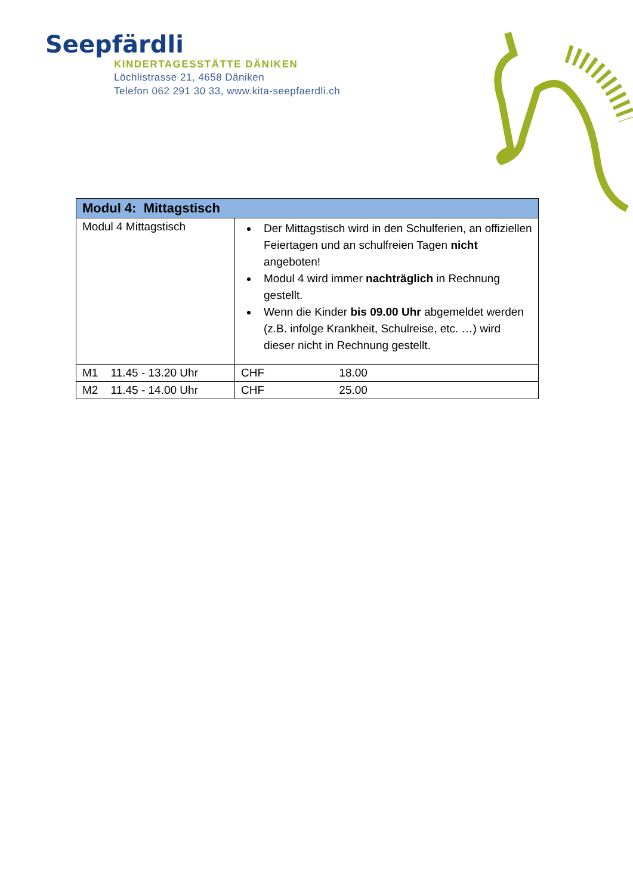Seepfärdli
KINDERTAGESSTÄTTE DÄNIKEN
Löchlistrasse 21, 4658 Däniken
Telefon 062 291 30 33, www.kita-seepfaerdli.ch
| Modul 4: Mittagstisch | |
| --- | --- |
| Modul 4 Mittagstisch | Der Mittagstisch wird in den Schulferien, an offiziellen Feiertagen und an schulfreien Tagen nicht angeboten! Modul 4 wird immer nachträglich in Rechnung gestellt. Wenn die Kinder bis 09.00 Uhr abgemeldet werden (z.B. infolge Krankheit, Schulreise, etc. …) wird dieser nicht in Rechnung gestellt. |
| M1 11.45 - 13.20 Uhr | CHF 18.00 |
| M2 11.45 - 14.00 Uhr | CHF 25.00 |